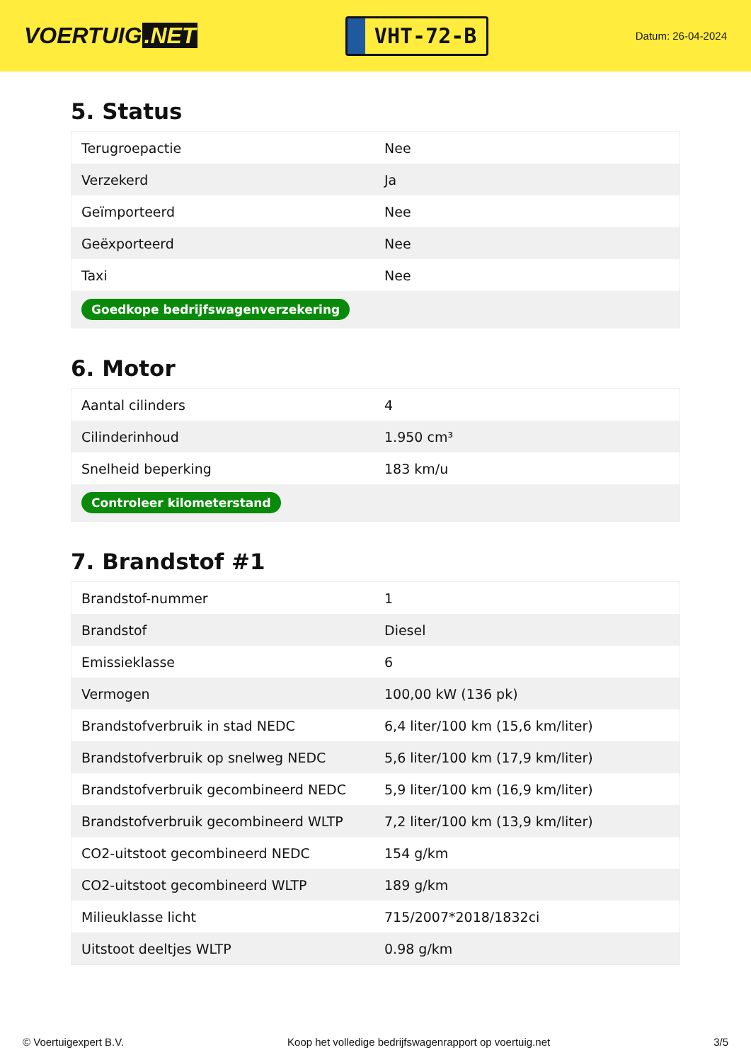VOERTUIG.NET
VHT-72-B
Datum: 26-04-2024
5. Status
| Terugroepactie | Nee |
| Verzekerd | Ja |
| Geïmporteerd | Nee |
| Geëxporteerd | Nee |
| Taxi | Nee |
| Goedkope bedrijfswagenverzekering | |
6. Motor
| Aantal cilinders | 4 |
| Cilinderinhoud | 1.950 cm³ |
| Snelheid beperking | 183 km/u |
| Controleer kilometerstand | |
7. Brandstof #1
| Brandstof-nummer | 1 |
| Brandstof | Diesel |
| Emissieklasse | 6 |
| Vermogen | 100,00 kW (136 pk) |
| Brandstofverbruik in stad NEDC | 6,4 liter/100 km (15,6 km/liter) |
| Brandstofverbruik op snelweg NEDC | 5,6 liter/100 km (17,9 km/liter) |
| Brandstofverbruik gecombineerd NEDC | 5,9 liter/100 km (16,9 km/liter) |
| Brandstofverbruik gecombineerd WLTP | 7,2 liter/100 km (13,9 km/liter) |
| CO2-uitstoot gecombineerd NEDC | 154 g/km |
| CO2-uitstoot gecombineerd WLTP | 189 g/km |
| Milieuklasse licht | 715/2007*2018/1832ci |
| Uitstoot deeltjes WLTP | 0.98 g/km |
© Voertuigexpert B.V. Koop het volledige bedrijfswagenrapport op voertuig.net 3/5